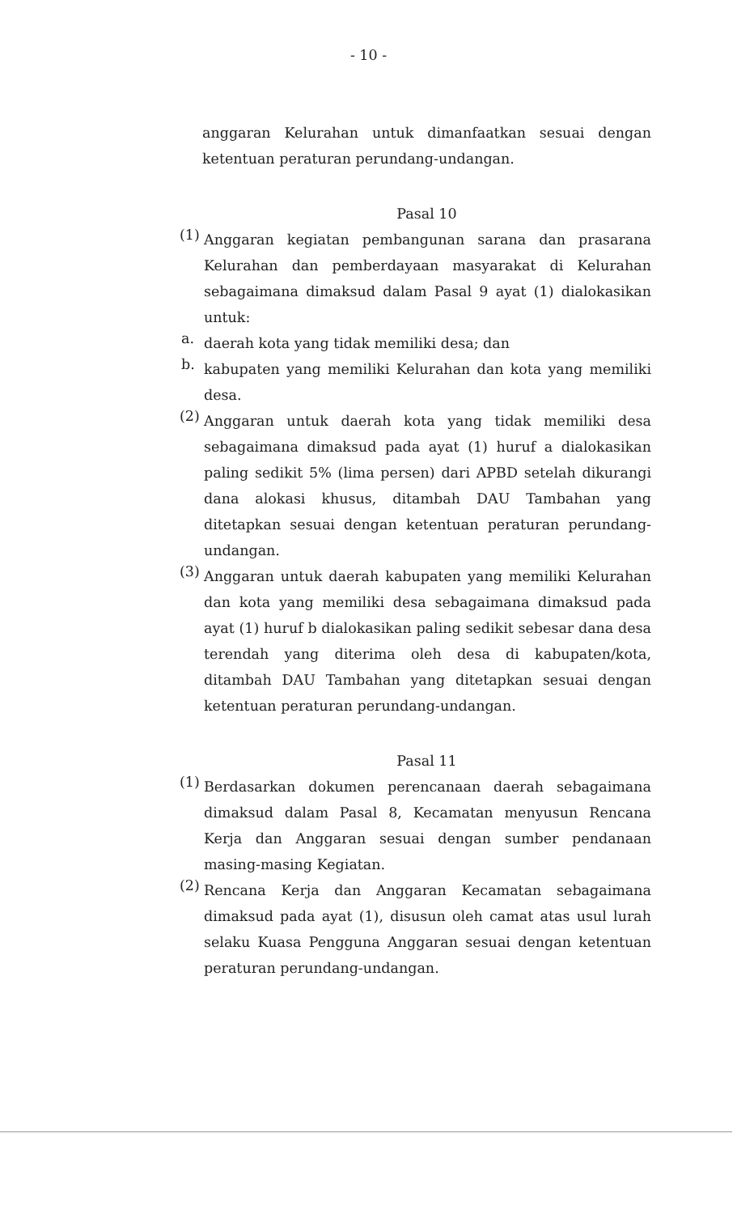- 10 -
anggaran Kelurahan untuk dimanfaatkan sesuai dengan ketentuan peraturan perundang-undangan.
Pasal 10
(1)
Anggaran kegiatan pembangunan sarana dan prasarana Kelurahan dan pemberdayaan masyarakat di Kelurahan sebagaimana dimaksud dalam Pasal 9 ayat (1) dialokasikan untuk:
a.
daerah kota yang tidak memiliki desa; dan
b.
kabupaten yang memiliki Kelurahan dan kota yang memiliki desa.
(2)
Anggaran untuk daerah kota yang tidak memiliki desa sebagaimana dimaksud pada ayat (1) huruf a dialokasikan paling sedikit 5% (lima persen) dari APBD setelah dikurangi dana alokasi khusus, ditambah DAU Tambahan yang ditetapkan sesuai dengan ketentuan peraturan perundang-undangan.
(3)
Anggaran untuk daerah kabupaten yang memiliki Kelurahan dan kota yang memiliki desa sebagaimana dimaksud pada ayat (1) huruf b dialokasikan paling sedikit sebesar dana desa terendah yang diterima oleh desa di kabupaten/kota, ditambah DAU Tambahan yang ditetapkan sesuai dengan ketentuan peraturan perundang-undangan.
Pasal 11
(1)
Berdasarkan dokumen perencanaan daerah sebagaimana dimaksud dalam Pasal 8, Kecamatan menyusun Rencana Kerja dan Anggaran sesuai dengan sumber pendanaan masing-masing Kegiatan.
(2)
Rencana Kerja dan Anggaran Kecamatan sebagaimana dimaksud pada ayat (1), disusun oleh camat atas usul lurah selaku Kuasa Pengguna Anggaran sesuai dengan ketentuan peraturan perundang-undangan.